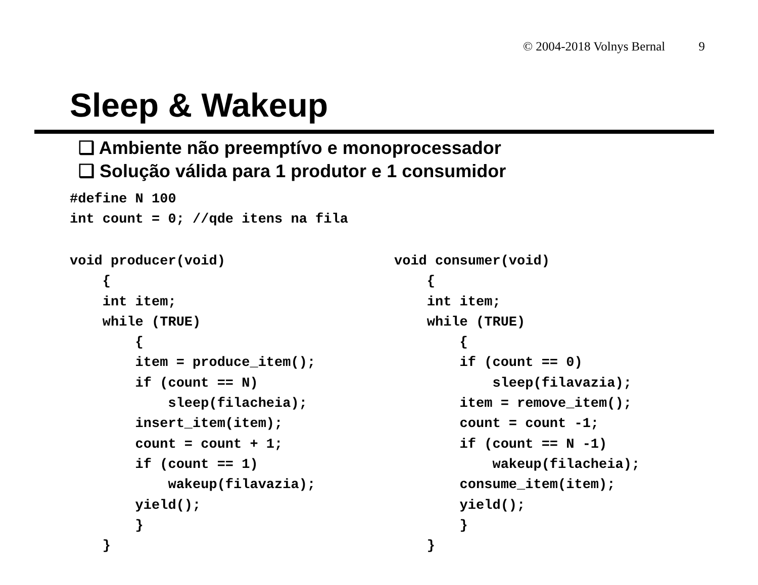© 2004-2018 Volnys Bernal 9
Sleep & Wakeup
❑ Ambiente não preemptívo e monoprocessador
❑ Solução válida para 1 produtor e 1 consumidor
#define N 100
int count = 0; //qde itens na fila
void producer(void)
    {
    int item;
    while (TRUE)
        {
        item = produce_item();
        if (count == N)
            sleep(filacheia);
        insert_item(item);
        count = count + 1;
        if (count == 1)
            wakeup(filavazia);
        yield();
        }
    }
void consumer(void)
    {
    int item;
    while (TRUE)
        {
        if (count == 0)
            sleep(filavazia);
        item = remove_item();
        count = count -1;
        if (count == N -1)
            wakeup(filacheia);
        consume_item(item);
        yield();
        }
    }